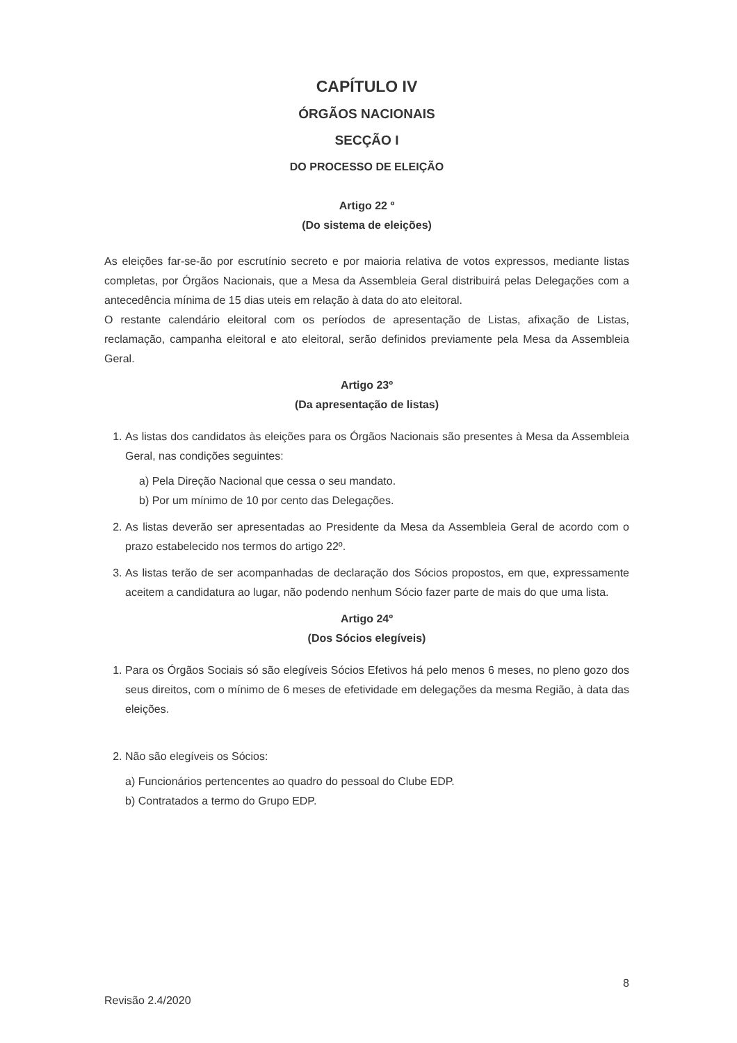CAPÍTULO IV
ÓRGÃOS NACIONAIS
SECÇÃO I
DO PROCESSO DE ELEIÇÃO
Artigo 22 º
(Do sistema de eleições)
As eleições far-se-ão por escrutínio secreto e por maioria relativa de votos expressos, mediante listas completas, por Órgãos Nacionais, que a Mesa da Assembleia Geral distribuirá pelas Delegações com a antecedência mínima de 15 dias uteis em relação à data do ato eleitoral.
O restante calendário eleitoral com os períodos de apresentação de Listas, afixação de Listas, reclamação, campanha eleitoral e ato eleitoral, serão definidos previamente pela Mesa da Assembleia Geral.
Artigo 23º
(Da apresentação de listas)
1. As listas dos candidatos às eleições para os Órgãos Nacionais são presentes à Mesa da Assembleia Geral, nas condições seguintes:
a) Pela Direção Nacional que cessa o seu mandato.
b) Por um mínimo de 10 por cento das Delegações.
2. As listas deverão ser apresentadas ao Presidente da Mesa da Assembleia Geral de acordo com o prazo estabelecido nos termos do artigo 22º.
3. As listas terão de ser acompanhadas de declaração dos Sócios propostos, em que, expressamente aceitem a candidatura ao lugar, não podendo nenhum Sócio fazer parte de mais do que uma lista.
Artigo 24º
(Dos Sócios elegíveis)
1. Para os Órgãos Sociais só são elegíveis Sócios Efetivos há pelo menos 6 meses, no pleno gozo dos seus direitos, com o mínimo de 6 meses de efetividade em delegações da mesma Região, à data das eleições.
2. Não são elegíveis os Sócios:
a) Funcionários pertencentes ao quadro do pessoal do Clube EDP.
b) Contratados a termo do Grupo EDP.
8
Revisão 2.4/2020